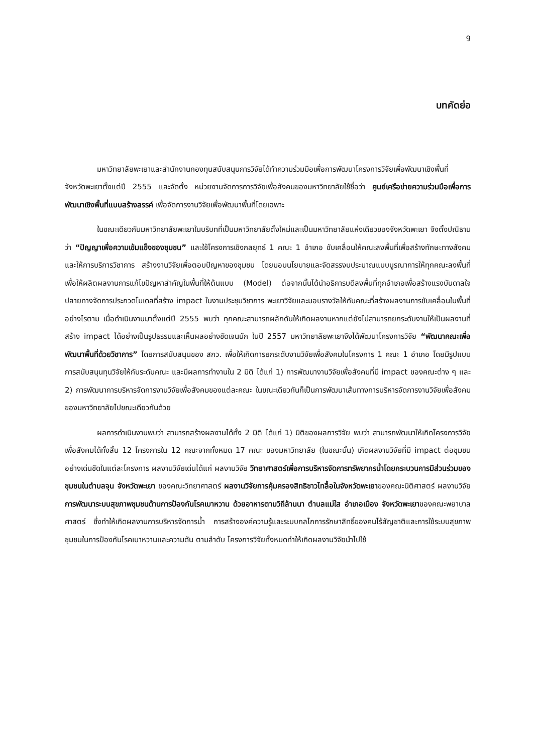9
บทคัดย่อ
มหาวิทยาลัยพะเยาและสำนักงานกองทุนสนับสนุนการวิจัยได้ทำความร่วมมือเพื่อการพัฒนาโครงการวิจัยเพื่อพัฒนาเชิงพื้นที่ จังหวัดพะเยาตั้งแต่ปี 2555 และจัดตั้ง หน่วยงานจัดการการวิจัยเพื่อสังคมของมหาวิทยาลัยใช้ชื่อว่า ศูนย์เครือข่ายความร่วมมือเพื่อการพัฒนาเชิงพื้นที่แบบสร้างสรรค์ เพื่อจัดการงานวิจัยเพื่อพัฒนาพื้นที่โดยเฉพาะ
ในขณะเดียวกันมหาวิทยาลัยพะเยาในบริบทที่เป็นมหาวิทยาลัยตั้งใหม่และเป็นมหาวิทยาลัยแห่งเดียวของจังหวัดพะเยา จึงตั้งปณิธานว่า “ปัญญาเพื่อความเข้มแข็งของชุมชน” และใช้โครงการเชิงกลยุทธ์ 1 คณะ 1 อำเภอ ขับเคลื่อนให้คณะลงพื้นที่เพื่อสร้างทักษะทางสังคมและให้การบริการวิชาการ สร้างงานวิจัยเพื่อตอบปัญหาของชุมชน โดยมอบนโยบายและจัดสรรงบประมาณแบบบูรณาการให้ทุกคณะลงพื้นที่ เพื่อให้ผลิตผลงานการแก้ไขปัญหาสำคัญในพื้นที่ให้ต้นแบบ (Model) ต่อจากนั้นได้นำอธิการบดีลงพื้นที่ทุกอำเภอเพื่อสร้างแรงบันดาลใจ ปลายทางจัดการประกวดโมเดลที่สร้าง impact ในงานประชุมวิชาการ พะเยาวิจัยและมอบรางวัลให้กับคณะที่สร้างผลงานการขับเคลื่อนในพื้นที่ อย่างไรตาม เมื่อดำเนินงานมาตั้งแต่ปี 2555 พบว่า ทุกคณะสามารถผลักดันให้เกิดผลงานหากแต่ยังไม่สามารถยกระดับงานให้เป็นผลงานที่สร้าง impact ได้อย่างเป็นรูปธรรมและเห็นผลอย่างชัดเจนนัก ในปี 2557 มหาวิทยาลัยพะเยาจึงได้พัฒนาโครงการวิจัย “พัฒนาคณะเพื่อพัฒนาพื้นที่ด้วยวิชาการ” โดยการสนับสนุนของ สกว. เพื่อให้เกิดการยกระดับงานวิจัยเพื่อสังคมในโครงการ 1 คณะ 1 อำเภอ โดยมีรูปแบบการสนับสนุนทุนวิจัยให้กับระดับคณะ และมีผลการทำงานใน 2 มิติ ได้แก่ 1) การพัฒนางานวิจัยเพื่อสังคมที่มี impact ของคณะต่าง ๆ และ 2) การพัฒนาการบริหารจัดการงานวิจัยเพื่อสังคมของแต่ละคณะ ในขณะเดียวกันก็เป็นการพัฒนาเส้นทางการบริหารจัดการงานวิจัยเพื่อสังคมของมหาวิทยาลัยไปขณะเดียวกันด้วย
ผลการดำเนินงานพบว่า สามารถสร้างผลงานได้ทั้ง 2 มิติ ได้แก่ 1) มิติของผลการวิจัย พบว่า สามารถพัฒนาให้เกิดโครงการวิจัยเพื่อสังคมได้ทั้งสิ้น 12 โครงการใน 12 คณะจากทั้งหมด 17 คณะ ของมหาวิทยาลัย (ในขณะนั้น) เกิดผลงานวิจัยที่มี impact ต่อชุมชนอย่างเด่นชัดในแต่ละโครงการ ผลงานวิจัยเด่นได้แก่ ผลงานวิจัย วิทยาศาสตร์เพื่อการบริหารจัดการทรัพยากรน้ำโดยกระบวนการมีส่วนร่วมของชุมชนในตำบลจุน จังหวัดพะเยา ของคณะวิทยาศาสตร์ ผลงานวิจัยการคุ้มครองสิทธิชาวไทลื้อในจังหวัดพะเยาของคณะนิติศาสตร์ ผลงานวิจัยการพัฒนาระบบสุขภาพชุมชนด้านการป้องกันโรคเบาหวาน ด้วยอาหารตามวิถีล้านนา ตำบลแม่ใส อำเภอเมือง จังหวัดพะเยาของคณะพยาบาลศาสตร์ ซึ่งทำให้เกิดผลงานการบริหารจัดการน้ำ การสร้างองค์ความรู้และระบบกลไกการรักษาสิทธิ์ของคนไร้สัญชาติและการใช้ระบบสุขภาพชุมชนในการป้องกันโรคเบาหวานและความดัน ตามลำดับ โครงการวิจัยทั้งหมดทำให้เกิดผลงานวิจัยนำไปใช้